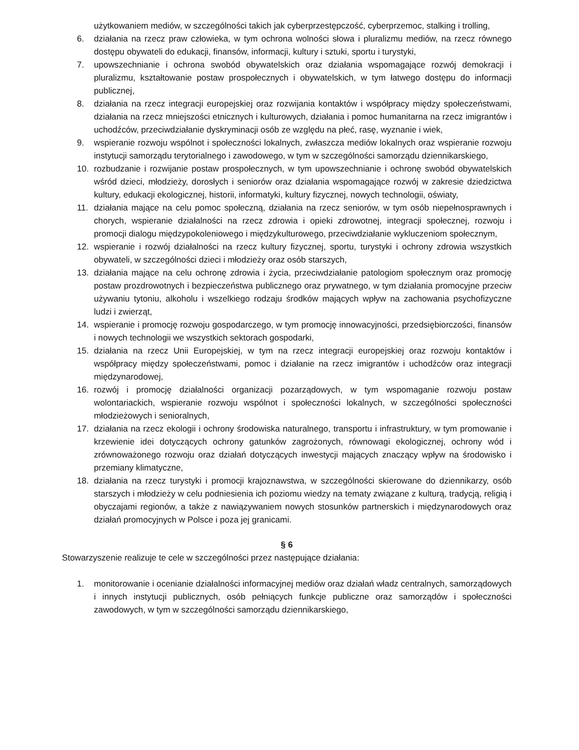użytkowaniem mediów, w szczególności takich jak cyberprzestępczość, cyberprzemoc, stalking i trolling,
6. działania na rzecz praw człowieka, w tym ochrona wolności słowa i pluralizmu mediów, na rzecz równego dostępu obywateli do edukacji, finansów, informacji, kultury i sztuki, sportu i turystyki,
7. upowszechnianie i ochrona swobód obywatelskich oraz działania wspomagające rozwój demokracji i pluralizmu, kształtowanie postaw prospołecznych i obywatelskich, w tym łatwego dostępu do informacji publicznej,
8. działania na rzecz integracji europejskiej oraz rozwijania kontaktów i współpracy między społeczeństwami, działania na rzecz mniejszości etnicznych i kulturowych, działania i pomoc humanitarna na rzecz imigrantów i uchodźców, przeciwdziałanie dyskryminacji osób ze względu na płeć, rasę, wyznanie i wiek,
9. wspieranie rozwoju wspólnot i społeczności lokalnych, zwłaszcza mediów lokalnych oraz wspieranie rozwoju instytucji samorządu terytorialnego i zawodowego, w tym w szczególności samorządu dziennikarskiego,
10. rozbudzanie i rozwijanie postaw prospołecznych, w tym upowszechnianie i ochronę swobód obywatelskich wśród dzieci, młodzieży, dorosłych i seniorów oraz działania wspomagające rozwój w zakresie dziedzictwa kultury, edukacji ekologicznej, historii, informatyki, kultury fizycznej, nowych technologii, oświaty,
11. działania mające na celu pomoc społeczną, działania na rzecz seniorów, w tym osób niepełnosprawnych i chorych, wspieranie działalności na rzecz zdrowia i opieki zdrowotnej, integracji społecznej, rozwoju i promocji dialogu międzypokoleniowego i międzykulturowego, przeciwdziałanie wykluczeniom społecznym,
12. wspieranie i rozwój działalności na rzecz kultury fizycznej, sportu, turystyki i ochrony zdrowia wszystkich obywateli, w szczególności dzieci i młodzieży oraz osób starszych,
13. działania mające na celu ochronę zdrowia i życia, przeciwdziałanie patologiom społecznym oraz promocję postaw prozdrowotnych i bezpieczeństwa publicznego oraz prywatnego, w tym działania promocyjne przeciw używaniu tytoniu, alkoholu i wszelkiego rodzaju środków mających wpływ na zachowania psychofizyczne ludzi i zwierząt,
14. wspieranie i promocję rozwoju gospodarczego, w tym promocję innowacyjności, przedsiębiorczości, finansów i nowych technologii we wszystkich sektorach gospodarki,
15. działania na rzecz Unii Europejskiej, w tym na rzecz integracji europejskiej oraz rozwoju kontaktów i współpracy między społeczeństwami, pomoc i działanie na rzecz imigrantów i uchodźców oraz integracji międzynarodowej,
16. rozwój i promocję działalności organizacji pozarządowych, w tym wspomaganie rozwoju postaw wolontariackich, wspieranie rozwoju wspólnot i społeczności lokalnych, w szczególności społeczności młodzieżowych i senioralnych,
17. działania na rzecz ekologii i ochrony środowiska naturalnego, transportu i infrastruktury, w tym promowanie i krzewienie idei dotyczących ochrony gatunków zagrożonych, równowagi ekologicznej, ochrony wód i zrównoważonego rozwoju oraz działań dotyczących inwestycji mających znaczący wpływ na środowisko i przemiany klimatyczne,
18. działania na rzecz turystyki i promocji krajoznawstwa, w szczególności skierowane do dziennikarzy, osób starszych i młodzieży w celu podniesienia ich poziomu wiedzy na tematy związane z kulturą, tradycją, religią i obyczajami regionów, a także z nawiązywaniem nowych stosunków partnerskich i międzynarodowych oraz działań promocyjnych w Polsce i poza jej granicami.
§ 6
Stowarzyszenie realizuje te cele w szczególności przez następujące działania:
1. monitorowanie i ocenianie działalności informacyjnej mediów oraz działań władz centralnych, samorządowych i innych instytucji publicznych, osób pełniących funkcje publiczne oraz samorządów i społeczności zawodowych, w tym w szczególności samorządu dziennikarskiego,